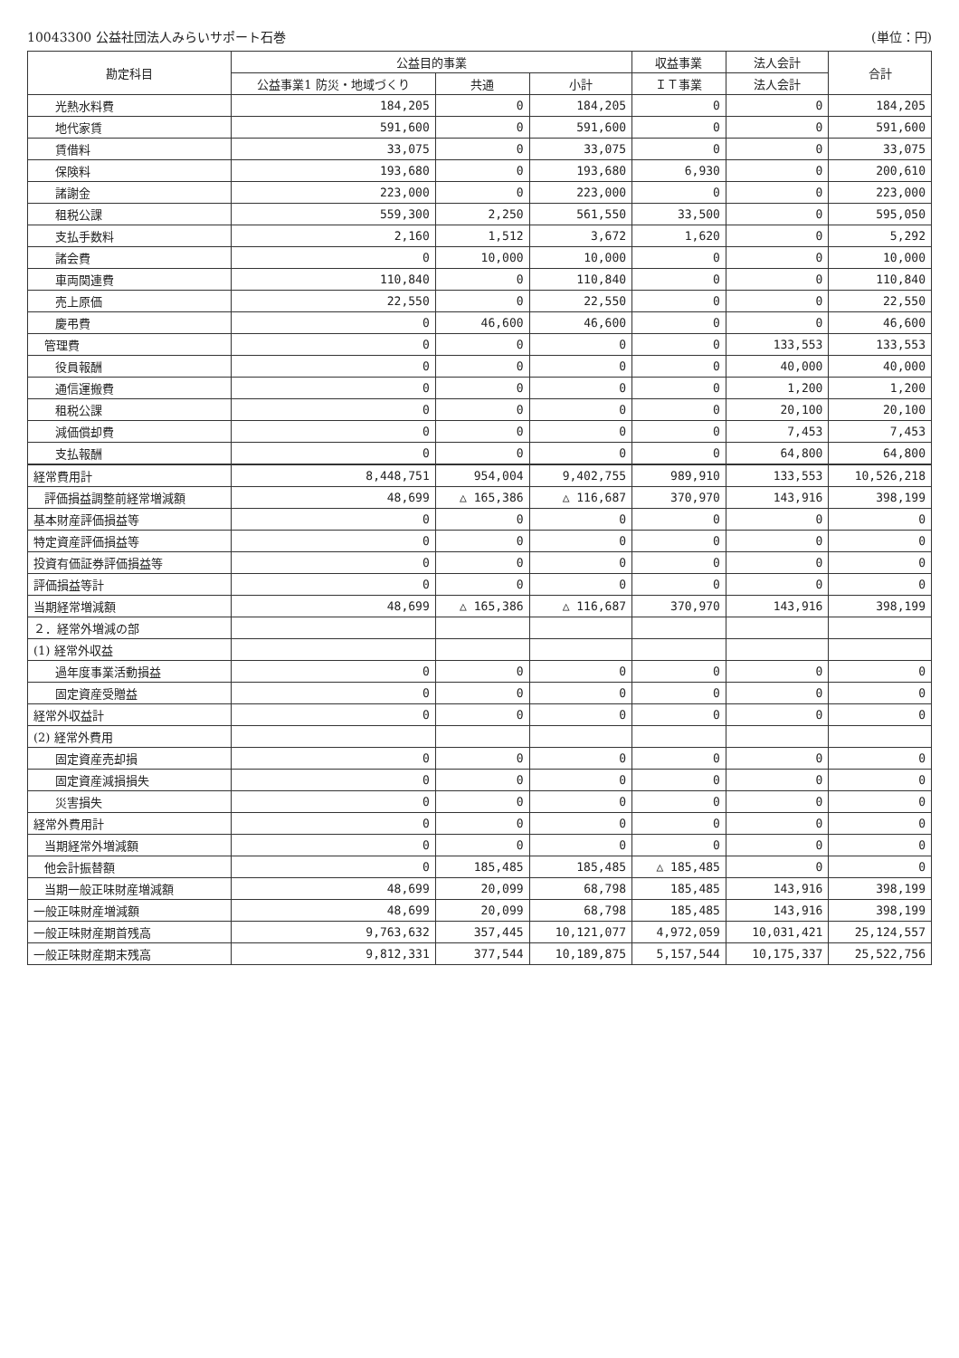10043300 公益社団法人みらいサポート石巻 (単位：円)
| 勘定科目 | 公益目的事業 | | | 収益事業 | 法人会計 | 合計 |
| --- | --- | --- | --- | --- | --- | --- |
| | 公益事業1 防災・地域づくり | 共通 | 小計 | ＩＴ事業 | 法人会計 | |
| 光熱水料費 | 184,205 | 0 | 184,205 | 0 | 0 | 184,205 |
| 地代家賃 | 591,600 | 0 | 591,600 | 0 | 0 | 591,600 |
| 賃借料 | 33,075 | 0 | 33,075 | 0 | 0 | 33,075 |
| 保険料 | 193,680 | 0 | 193,680 | 6,930 | 0 | 200,610 |
| 諸謝金 | 223,000 | 0 | 223,000 | 0 | 0 | 223,000 |
| 租税公課 | 559,300 | 2,250 | 561,550 | 33,500 | 0 | 595,050 |
| 支払手数料 | 2,160 | 1,512 | 3,672 | 1,620 | 0 | 5,292 |
| 諸会費 | 0 | 10,000 | 10,000 | 0 | 0 | 10,000 |
| 車両関連費 | 110,840 | 0 | 110,840 | 0 | 0 | 110,840 |
| 売上原価 | 22,550 | 0 | 22,550 | 0 | 0 | 22,550 |
| 慶弔費 | 0 | 46,600 | 46,600 | 0 | 0 | 46,600 |
| 管理費 | 0 | 0 | 0 | 0 | 133,553 | 133,553 |
| 役員報酬 | 0 | 0 | 0 | 0 | 40,000 | 40,000 |
| 通信運搬費 | 0 | 0 | 0 | 0 | 1,200 | 1,200 |
| 租税公課 | 0 | 0 | 0 | 0 | 20,100 | 20,100 |
| 減価償却費 | 0 | 0 | 0 | 0 | 7,453 | 7,453 |
| 支払報酬 | 0 | 0 | 0 | 0 | 64,800 | 64,800 |
| 経常費用計 | 8,448,751 | 954,004 | 9,402,755 | 989,910 | 133,553 | 10,526,218 |
| 評価損益調整前経常増減額 | 48,699 | △ 165,386 | △ 116,687 | 370,970 | 143,916 | 398,199 |
| 基本財産評価損益等 | 0 | 0 | 0 | 0 | 0 | 0 |
| 特定資産評価損益等 | 0 | 0 | 0 | 0 | 0 | 0 |
| 投資有価証券評価損益等 | 0 | 0 | 0 | 0 | 0 | 0 |
| 評価損益等計 | 0 | 0 | 0 | 0 | 0 | 0 |
| 当期経常増減額 | 48,699 | △ 165,386 | △ 116,687 | 370,970 | 143,916 | 398,199 |
| ２．経常外増減の部 | | | | | | |
| (1) 経常外収益 | | | | | | |
| 過年度事業活動損益 | 0 | 0 | 0 | 0 | 0 | 0 |
| 固定資産受贈益 | 0 | 0 | 0 | 0 | 0 | 0 |
| 経常外収益計 | 0 | 0 | 0 | 0 | 0 | 0 |
| (2) 経常外費用 | | | | | | |
| 固定資産売却損 | 0 | 0 | 0 | 0 | 0 | 0 |
| 固定資産減損損失 | 0 | 0 | 0 | 0 | 0 | 0 |
| 災害損失 | 0 | 0 | 0 | 0 | 0 | 0 |
| 経常外費用計 | 0 | 0 | 0 | 0 | 0 | 0 |
| 当期経常外増減額 | 0 | 0 | 0 | 0 | 0 | 0 |
| 他会計振替額 | 0 | 185,485 | 185,485 | △ 185,485 | 0 | 0 |
| 当期一般正味財産増減額 | 48,699 | 20,099 | 68,798 | 185,485 | 143,916 | 398,199 |
| 一般正味財産増減額 | 48,699 | 20,099 | 68,798 | 185,485 | 143,916 | 398,199 |
| 一般正味財産期首残高 | 9,763,632 | 357,445 | 10,121,077 | 4,972,059 | 10,031,421 | 25,124,557 |
| 一般正味財産期末残高 | 9,812,331 | 377,544 | 10,189,875 | 5,157,544 | 10,175,337 | 25,522,756 |